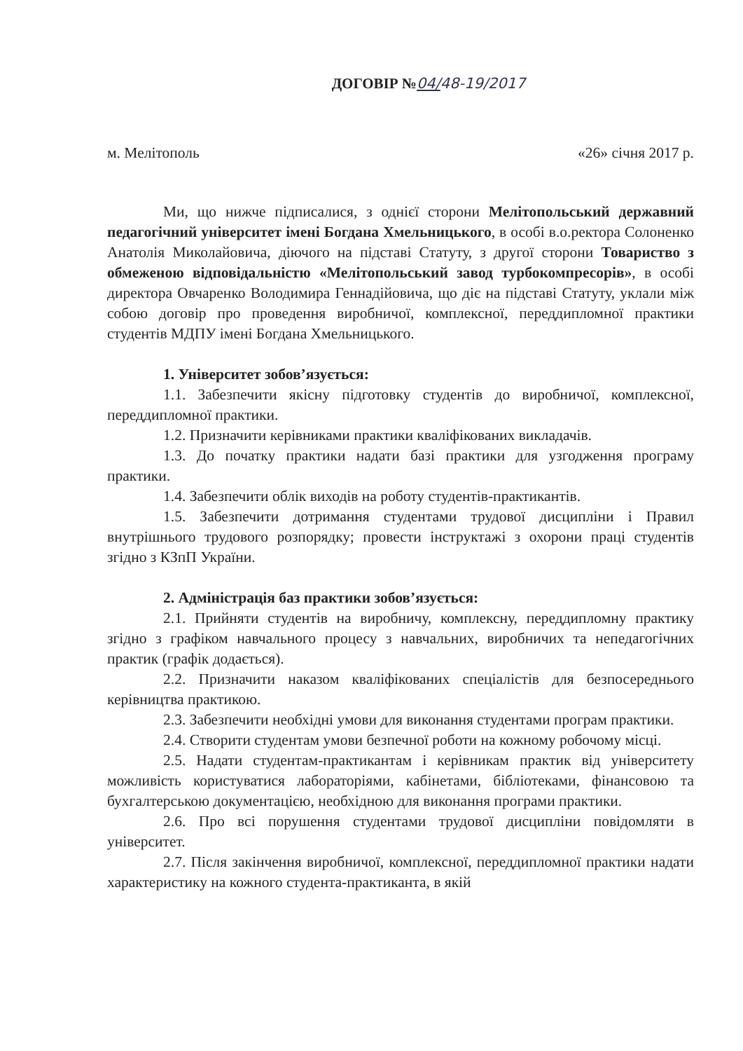ДОГОВІР №04/48-19/2017
м. Мелітополь «26» січня 2017 р.
Ми, що нижче підписалися, з однієї сторони Мелітопольський державний педагогічний університет імені Богдана Хмельницького, в особі в.о.ректора Солоненко Анатолія Миколайовича, діючого на підставі Статуту, з другої сторони Товариство з обмеженою відповідальністю «Мелітопольський завод турбокомпресорів», в особі директора Овчаренко Володимира Геннадійовича, що діє на підставі Статуту, уклали між собою договір про проведення виробничої, комплексної, переддипломної практики студентів МДПУ імені Богдана Хмельницького.
1. Університет зобов’язується:
1.1. Забезпечити якісну підготовку студентів до виробничої, комплексної, переддипломної практики.
1.2. Призначити керівниками практики кваліфікованих викладачів.
1.3. До початку практики надати базі практики для узгодження програму практики.
1.4. Забезпечити облік виходів на роботу студентів-практикантів.
1.5. Забезпечити дотримання студентами трудової дисципліни і Правил внутрішнього трудового розпорядку; провести інструктажі з охорони праці студентів згідно з КЗпП України.
2. Адміністрація баз практики зобов’язується:
2.1. Прийняти студентів на виробничу, комплексну, переддипломну практику згідно з графіком навчального процесу з навчальних, виробничих та непедагогічних практик (графік додається).
2.2. Призначити наказом кваліфікованих спеціалістів для безпосереднього керівництва практикою.
2.3. Забезпечити необхідні умови для виконання студентами програм практики.
2.4. Створити студентам умови безпечної роботи на кожному робочому місці.
2.5. Надати студентам-практикантам і керівникам практик від університету можливість користуватися лабораторіями, кабінетами, бібліотеками, фінансовою та бухгалтерською документацією, необхідною для виконання програми практики.
2.6. Про всі порушення студентами трудової дисципліни повідомляти в університет.
2.7. Після закінчення виробничої, комплексної, переддипломної практики надати характеристику на кожного студента-практиканта, в якій